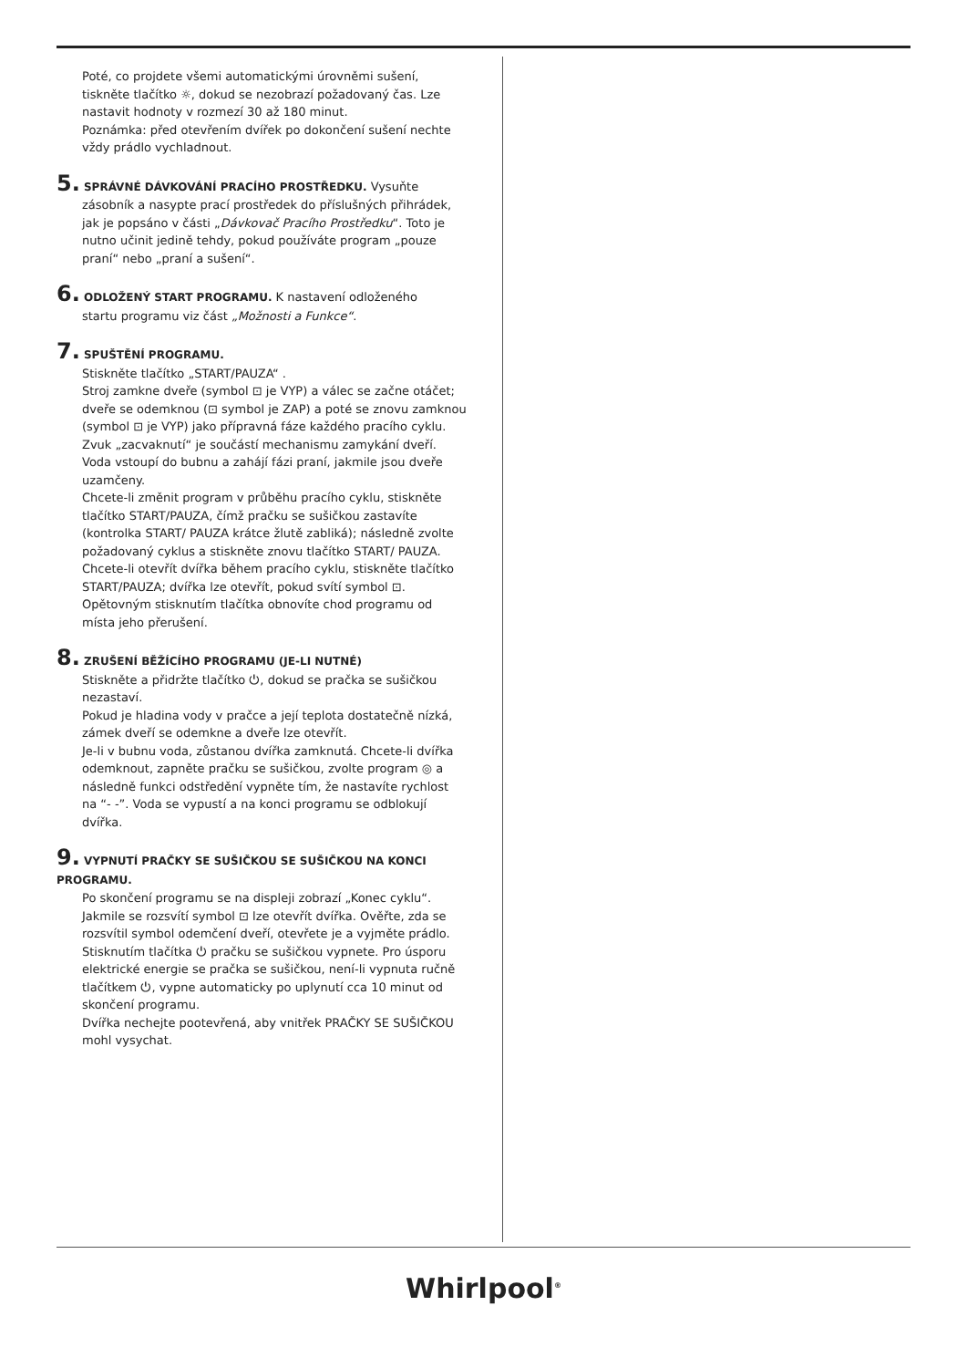Poté, co projdete všemi automatickými úrovněmi sušení, tiskněte tlačítko ☼, dokud se nezobrazí požadovaný čas. Lze nastavit hodnoty v rozmezí 30 až 180 minut.
Poznámka: před otevřením dvířek po dokončení sušení nechte vždy prádlo vychladnout.
5. SPRÁVNÉ DÁVKOVÁNÍ PRACÍHO PROSTŘEDKU. Vysuňte
zásobník a nasypte prací prostředek do příslušných přihrádek, jak je popsáno v části „Dávkovač Pracího Prostředku“. Toto je nutno učinit jedině tehdy, pokud používáte program „pouze praní“ nebo „praní a sušení“.
6. ODLOŽENÝ START PROGRAMU. K nastavení odloženého
startu programu viz část „Možnosti a Funkce“.
7. SPUŠTĚNÍ PROGRAMU.
Stiskněte tlačítko „START/PAUZA“ .
Stroj zamkne dveře (symbol ⊡ je VYP) a válec se začne otáčet; dveře se odemknou (⊡ symbol je ZAP) a poté se znovu zamknou (symbol ⊡ je VYP) jako přípravná fáze každého pracího cyklu. Zvuk „zacvaknutí“ je součástí mechanismu zamykání dveří. Voda vstoupí do bubnu a zahájí fázi praní, jakmile jsou dveře uzamčeny.
Chcete-li změnit program v průběhu pracího cyklu, stiskněte tlačítko START/PAUZA, čímž pračku se sušičkou zastavíte (kontrolka START/ PAUZA krátce žlutě zabliká); následně zvolte požadovaný cyklus a stiskněte znovu tlačítko START/ PAUZA. Chcete-li otevřít dvířka během pracího cyklu, stiskněte tlačítko START/PAUZA; dvířka lze otevřít, pokud svítí symbol ⊡. Opětovným stisknutím tlačítka obnovíte chod programu od místa jeho přerušení.
8. ZRUŠENÍ BĚŽÍCÍHO PROGRAMU (JE-LI NUTNÉ)
Stiskněte a přidržte tlačítko ⏻, dokud se pračka se sušičkou nezastaví.
Pokud je hladina vody v pračce a její teplota dostatečně nízká, zámek dveří se odemkne a dveře lze otevřít.
Je-li v bubnu voda, zůstanou dvířka zamknutá. Chcete-li dvířka odemknout, zapněte pračku se sušičkou, zvolte program ◎ a následně funkci odstředění vypněte tím, že nastavíte rychlost na “- -”. Voda se vypustí a na konci programu se odblokují dvířka.
9. VYPNUTÍ PRAČKY SE SUŠIČKOU SE SUŠIČKOU NA KONCI PROGRAMU.
Po skončení programu se na displeji zobrazí „Konec cyklu“. Jakmile se rozsvítí symbol ⊡ lze otevřít dvířka. Ověřte, zda se rozsvítil symbol odemčení dveří, otevřete je a vyjměte prádlo.
Stisknutím tlačítka ⏻ pračku se sušičkou vypnete. Pro úsporu elektrické energie se pračka se sušičkou, není-li vypnuta ručně tlačítkem ⏻, vypne automaticky po uplynutí cca 10 minut od skončení programu.
Dvířka nechejte pootevřená, aby vnitřek PRAČKY SE SUŠIČKOU mohl vysychat.
Whirlpool<sup>®</sup>